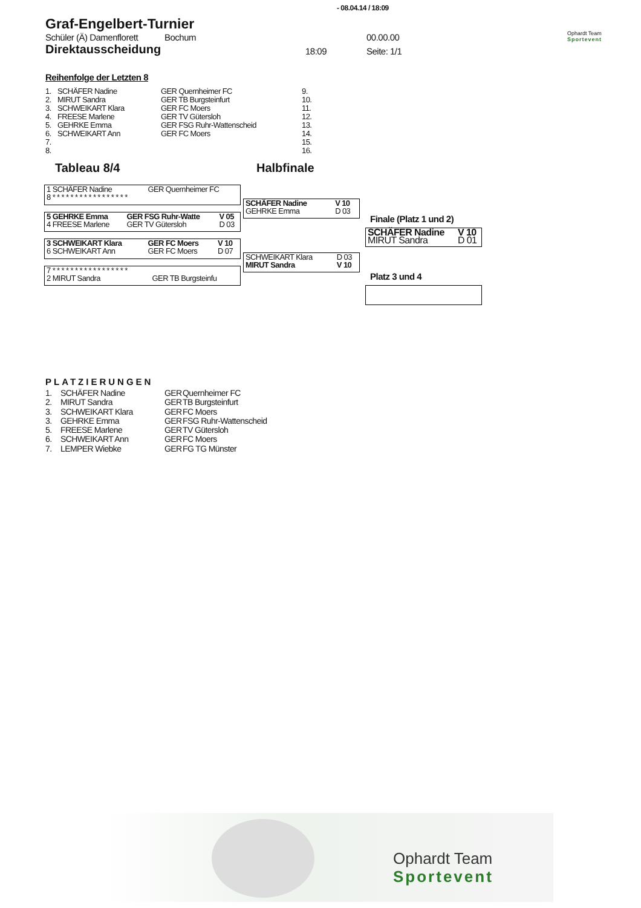- 08.04.14 / 18:09
Ophardt Team
Sportevent
Graf-Engelbert-Turnier
Schüler (Ä) Damenflorett Bochum 00.00.00
Direktausscheidung 18:09 Seite: 1/1
Reihenfolge der Letzten 8
| 1. | SCHÄFER Nadine | GER Quernheimer FC | 9. |
| 2. | MIRUT Sandra | GER TB Burgsteinfurt | 10. |
| 3. | SCHWEIKART Klara | GER FC Moers | 11. |
| 4. | FREESE Marlene | GER TV Gütersloh | 12. |
| 5. | GEHRKE Emma | GER FSG Ruhr-Wattenscheid | 13. |
| 6. | SCHWEIKART Ann | GER FC Moers | 14. |
| 7. | | | 15. |
| 8. | | | 16. |
Tableau 8/4 Halbfinale
| 1 SCHÄFER Nadine | GER Quernheimer FC | |
| 8 * * * * * * * * * * * * * * * * * | | |
| 5 GEHRKE Emma | GER FSG Ruhr-Watte | V 05 |
| 4 FREESE Marlene | GER TV Gütersloh | D 03 |
| 3 SCHWEIKART Klara | GER FC Moers | V 10 |
| 6 SCHWEIKART Ann | GER FC Moers | D 07 |
| 7 * * * * * * * * * * * * * * * * * | | |
| 2 MIRUT Sandra | GER TB Burgsteinfu | |
| SCHÄFER Nadine | V 10 |
| GEHRKE Emma | D 03 |
| SCHWEIKART Klara | D 03 |
| MIRUT Sandra | V 10 |
Finale (Platz 1 und 2)
| SCHÄFER Nadine | V 10 |
| MIRUT Sandra | D 01 |
Platz 3 und 4
PLATZIERUNGEN
| 1. | SCHÄFER Nadine | GER | Quernheimer FC |
| 2. | MIRUT Sandra | GER | TB Burgsteinfurt |
| 3. | SCHWEIKART Klara | GER | FC Moers |
| 3. | GEHRKE Emma | GER | FSG Ruhr-Wattenscheid |
| 5. | FREESE Marlene | GER | TV Gütersloh |
| 6. | SCHWEIKART Ann | GER | FC Moers |
| 7. | LEMPER Wiebke | GER | FG TG Münster |
Ophardt Team
Sportevent